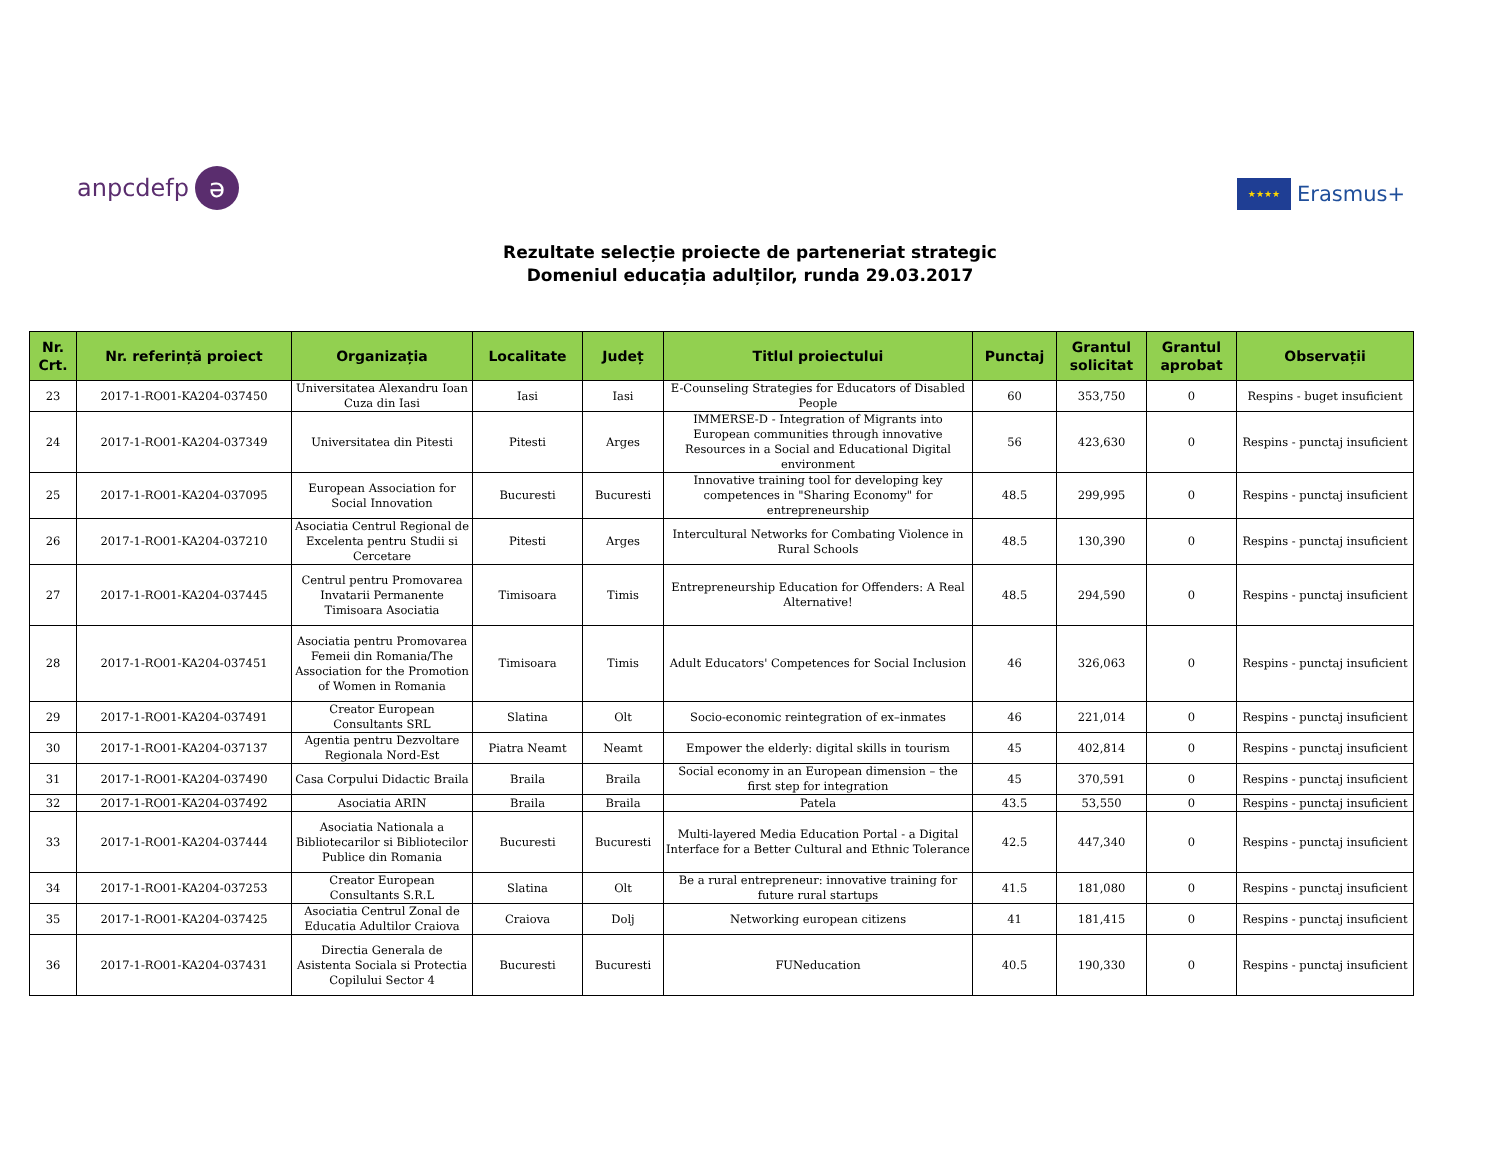anpcdefp ə
★★★★ Erasmus+
Rezultate selecție proiecte de parteneriat strategic
Domeniul educația adulților, runda 29.03.2017
| Nr. Crt. | Nr. referință proiect | Organizația | Localitate | Județ | Titlul proiectului | Punctaj | Grantul solicitat | Grantul aprobat | Observații |
| --- | --- | --- | --- | --- | --- | --- | --- | --- | --- |
| 23 | 2017-1-RO01-KA204-037450 | Universitatea Alexandru Ioan Cuza din Iasi | Iasi | Iasi | E-Counseling Strategies for Educators of Disabled People | 60 | 353,750 | 0 | Respins - buget insuficient |
| 24 | 2017-1-RO01-KA204-037349 | Universitatea din Pitesti | Pitesti | Arges | IMMERSE-D - Integration of Migrants into European communities through innovative Resources in a Social and Educational Digital environment | 56 | 423,630 | 0 | Respins - punctaj insuficient |
| 25 | 2017-1-RO01-KA204-037095 | European Association for Social Innovation | Bucuresti | Bucuresti | Innovative training tool for developing key competences in "Sharing Economy" for entrepreneurship | 48.5 | 299,995 | 0 | Respins - punctaj insuficient |
| 26 | 2017-1-RO01-KA204-037210 | Asociatia Centrul Regional de Excelenta pentru Studii si Cercetare | Pitesti | Arges | Intercultural Networks for Combating Violence in Rural Schools | 48.5 | 130,390 | 0 | Respins - punctaj insuficient |
| 27 | 2017-1-RO01-KA204-037445 | Centrul pentru Promovarea Invatarii Permanente Timisoara Asociatia | Timisoara | Timis | Entrepreneurship Education for Offenders: A Real Alternative! | 48.5 | 294,590 | 0 | Respins - punctaj insuficient |
| 28 | 2017-1-RO01-KA204-037451 | Asociatia pentru Promovarea Femeii din Romania/The Association for the Promotion of Women in Romania | Timisoara | Timis | Adult Educators' Competences for Social Inclusion | 46 | 326,063 | 0 | Respins - punctaj insuficient |
| 29 | 2017-1-RO01-KA204-037491 | Creator European Consultants SRL | Slatina | Olt | Socio-economic reintegration of ex–inmates | 46 | 221,014 | 0 | Respins - punctaj insuficient |
| 30 | 2017-1-RO01-KA204-037137 | Agentia pentru Dezvoltare Regionala Nord-Est | Piatra Neamt | Neamt | Empower the elderly: digital skills in tourism | 45 | 402,814 | 0 | Respins - punctaj insuficient |
| 31 | 2017-1-RO01-KA204-037490 | Casa Corpului Didactic Braila | Braila | Braila | Social economy in an European dimension – the first step for integration | 45 | 370,591 | 0 | Respins - punctaj insuficient |
| 32 | 2017-1-RO01-KA204-037492 | Asociatia ARIN | Braila | Braila | Patela | 43.5 | 53,550 | 0 | Respins - punctaj insuficient |
| 33 | 2017-1-RO01-KA204-037444 | Asociatia Nationala a Bibliotecarilor si Bibliotecilor Publice din Romania | Bucuresti | Bucuresti | Multi-layered Media Education Portal - a Digital Interface for a Better Cultural and Ethnic Tolerance | 42.5 | 447,340 | 0 | Respins - punctaj insuficient |
| 34 | 2017-1-RO01-KA204-037253 | Creator European Consultants S.R.L | Slatina | Olt | Be a rural entrepreneur: innovative training for future rural startups | 41.5 | 181,080 | 0 | Respins - punctaj insuficient |
| 35 | 2017-1-RO01-KA204-037425 | Asociatia Centrul Zonal de Educatia Adultilor Craiova | Craiova | Dolj | Networking european citizens | 41 | 181,415 | 0 | Respins - punctaj insuficient |
| 36 | 2017-1-RO01-KA204-037431 | Directia Generala de Asistenta Sociala si Protectia Copilului Sector 4 | Bucuresti | Bucuresti | FUNeducation | 40.5 | 190,330 | 0 | Respins - punctaj insuficient |